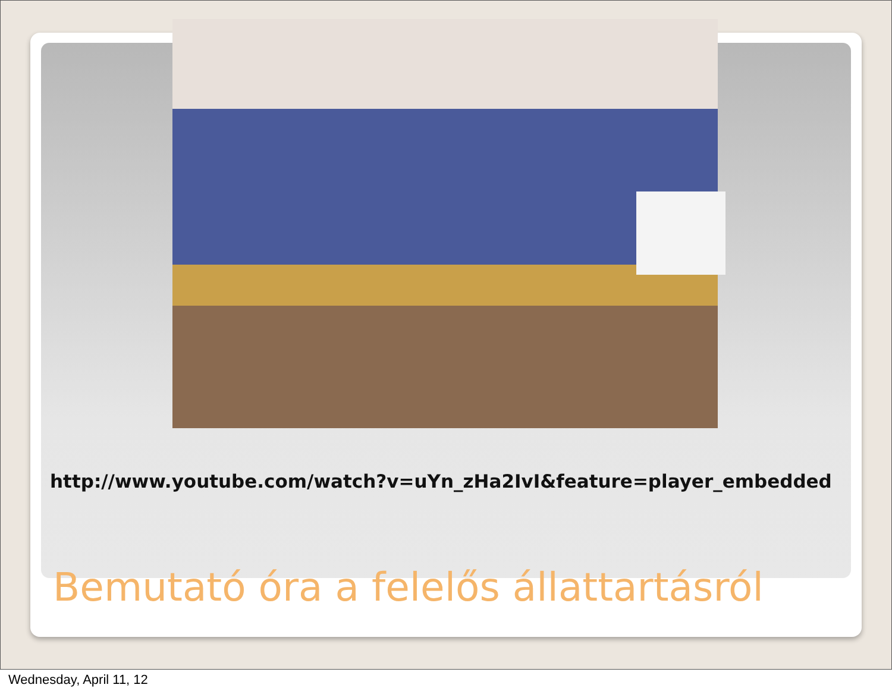http://www.youtube.com/watch?v=uYn_zHa2IvI&feature=player_embedded
Bemutató óra a felelős állattartásról
Wednesday, April 11, 12